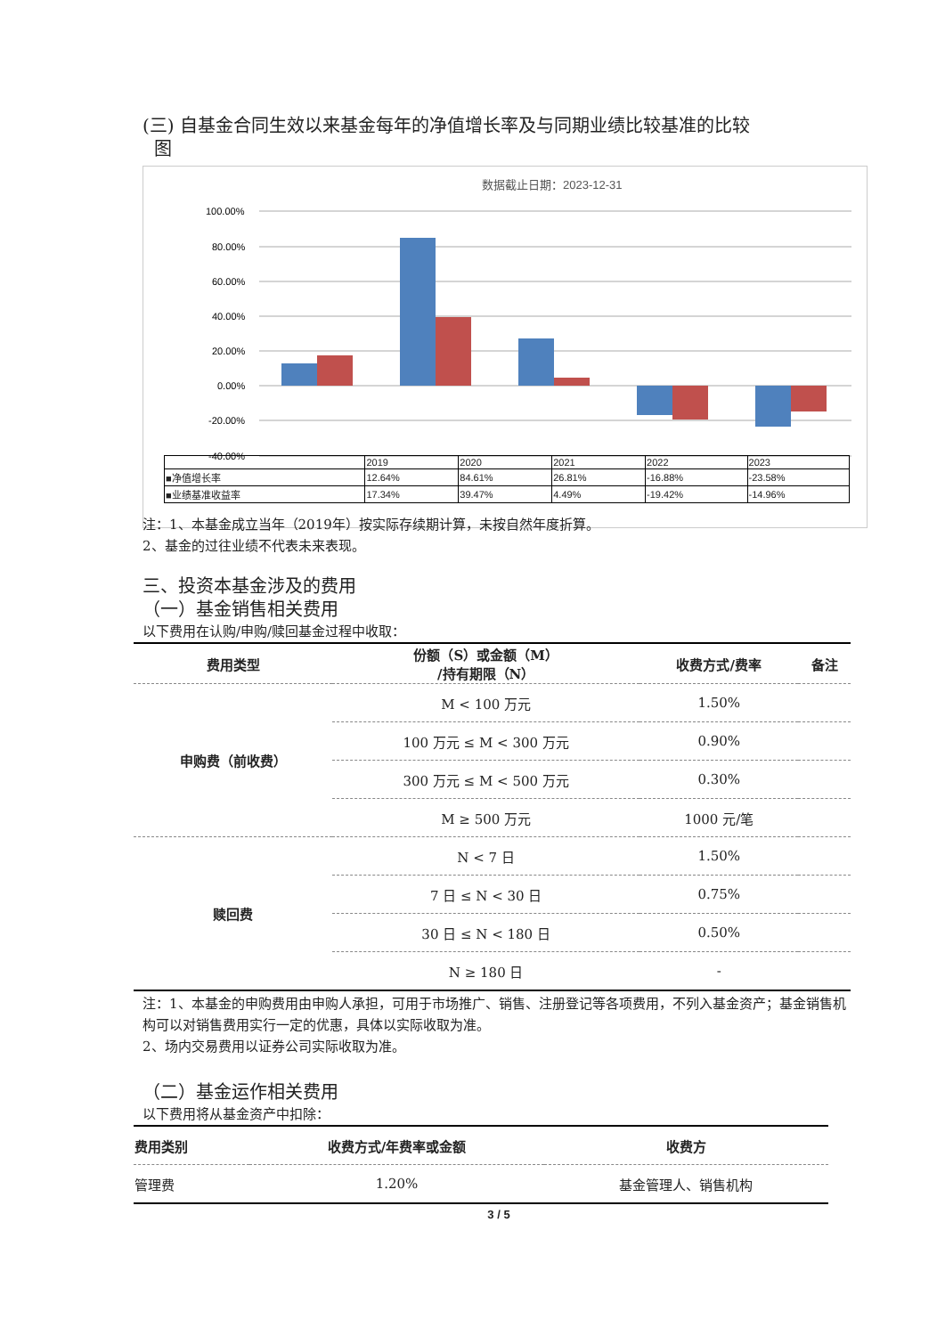(三) 自基金合同生效以来基金每年的净值增长率及与同期业绩比较基准的比较
图
数据截止日期：2023-12-31
100.00%
80.00%
60.00%
40.00%
20.00%
0.00%
-20.00%
-40.00%
| | 2019 | 2020 | 2021 | 2022 | 2023 |
| ■净值增长率 | 12.64% | 84.61% | 26.81% | -16.88% | -23.58% |
| ■业绩基准收益率 | 17.34% | 39.47% | 4.49% | -19.42% | -14.96% |
注：1、本基金成立当年（2019年）按实际存续期计算，未按自然年度折算。
2、基金的过往业绩不代表未来表现。
三、投资本基金涉及的费用
（一）基金销售相关费用
以下费用在认购/申购/赎回基金过程中收取：
| 费用类型 | 份额（S）或金额（M） /持有期限（N） | 收费方式/费率 | 备注 |
| --- | --- | --- | --- |
| 申购费（前收费） | M < 100 万元 | 1.50% | |
| | 100 万元 ≤ M < 300 万元 | 0.90% | |
| | 300 万元 ≤ M < 500 万元 | 0.30% | |
| | M ≥ 500 万元 | 1000 元/笔 | |
| 赎回费 | N < 7 日 | 1.50% | |
| | 7 日 ≤ N < 30 日 | 0.75% | |
| | 30 日 ≤ N < 180 日 | 0.50% | |
| | N ≥ 180 日 | - | |
注：1、本基金的申购费用由申购人承担，可用于市场推广、销售、注册登记等各项费用，不列入基金资产；基金销售机构可以对销售费用实行一定的优惠，具体以实际收取为准。
2、场内交易费用以证券公司实际收取为准。
（二）基金运作相关费用
以下费用将从基金资产中扣除：
| 费用类别 | 收费方式/年费率或金额 | 收费方 |
| --- | --- | --- |
| 管理费 | 1.20% | 基金管理人、销售机构 |
3 / 5